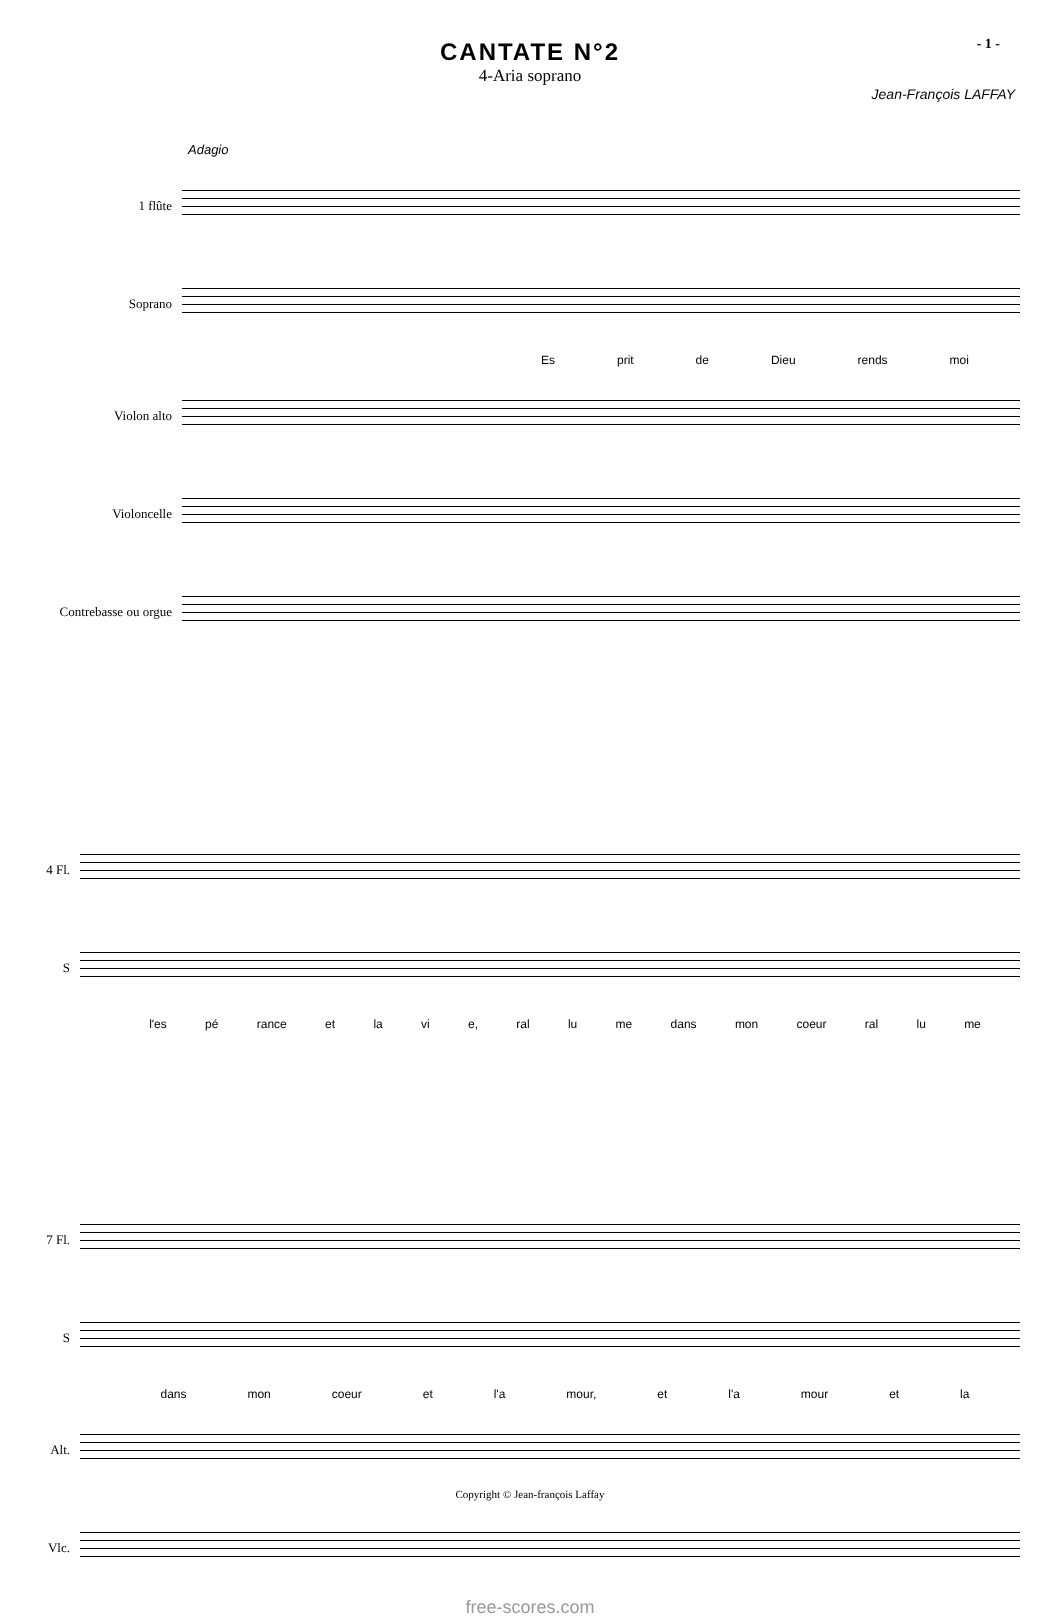- 1 -
CANTATE N°2
4-Aria soprano
Jean-François LAFFAY
Adagio
1 flûte
Soprano
Es prit de Dieu rends moi
Violon alto
Violoncelle
Contrebasse ou orgue
4 Fl.
S
l'es pé rance et la vi e, ral lu me dans mon coeur ral lu me
7 Fl.
S
dans mon coeur et l'a mour, et l'a mour et la
Alt.
Vlc.
free-scores.com
Copyright © Jean-françois Laffay